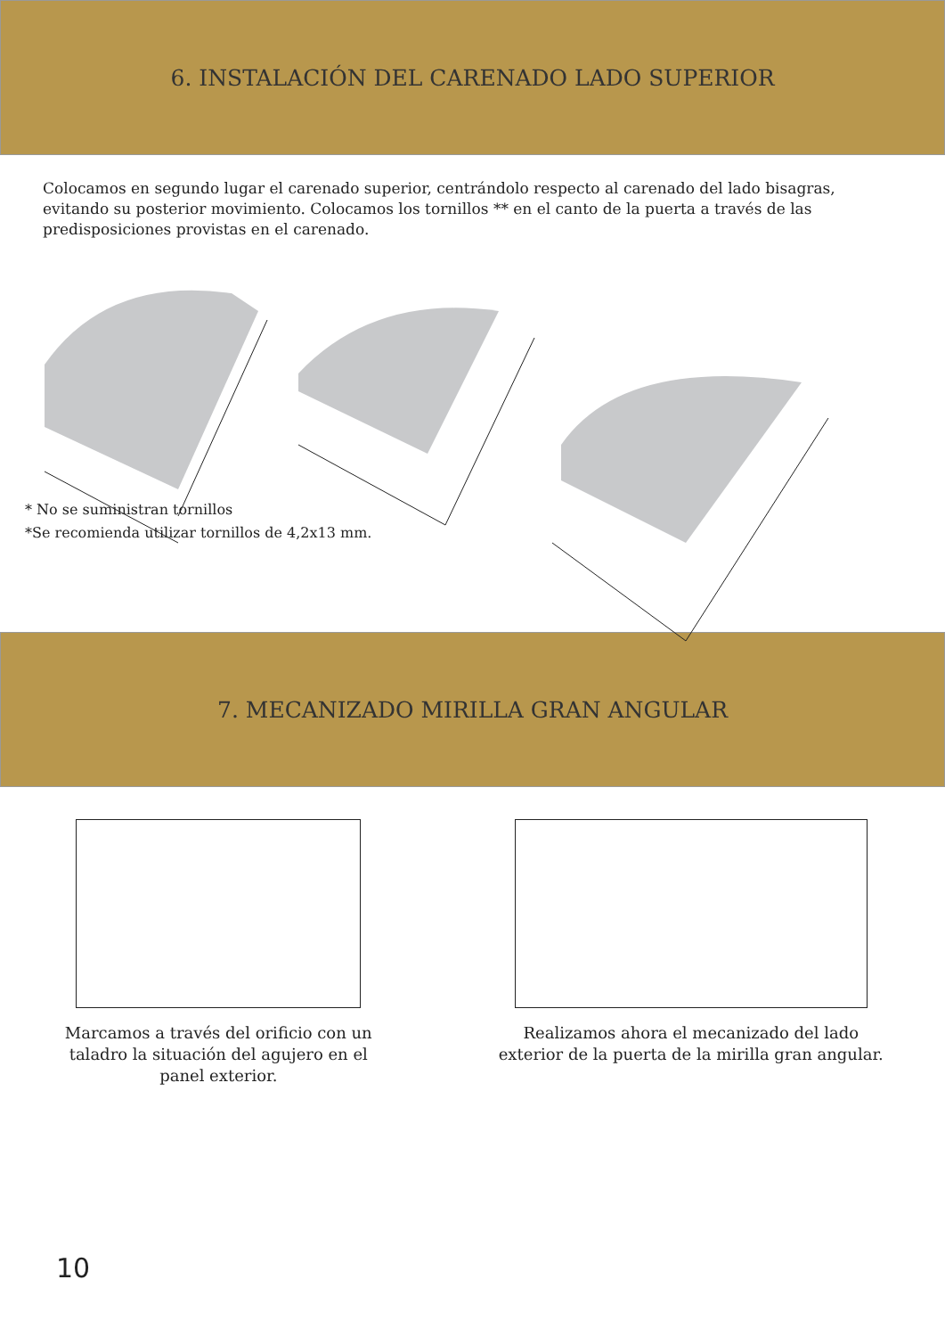6. INSTALACIÓN DEL CARENADO LADO SUPERIOR
Colocamos en segundo lugar el carenado superior, centrándolo respecto al carenado del lado bisagras, evitando su posterior movimiento. Colocamos los tornillos ** en el canto de la puerta a través de las predisposiciones provistas en el carenado.
* No se suministran tornillos
*Se recomienda utilizar tornillos de 4,2x13 mm.
7. MECANIZADO MIRILLA GRAN ANGULAR
Marcamos a través del orificio con un taladro la situación del agujero en el panel exterior.
Realizamos ahora el mecanizado del lado exterior de la puerta de la mirilla gran angular.
10